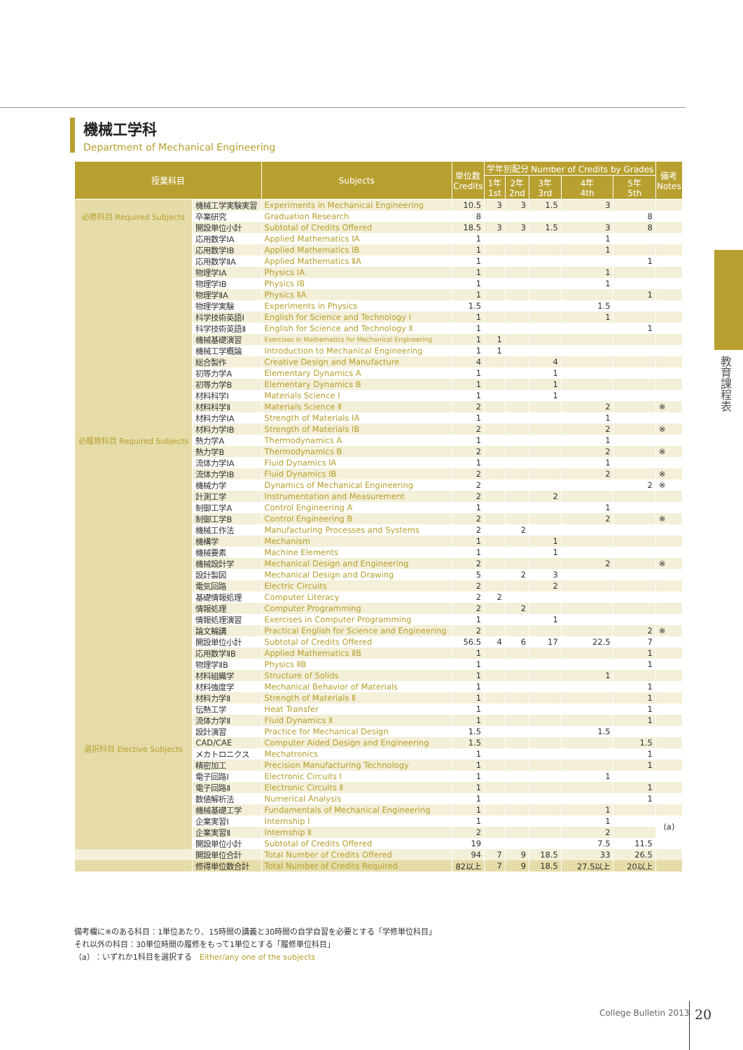機械工学科
Department of Mechanical Engineering
| 授業科目 | | Subjects | 単位数 Credits | 学年別配分 Number of Credits by Grades | | | | | 備考 Notes |
| --- | --- | --- | --- | --- | --- | --- | --- | --- | --- |
| | | | | 1年 1st | 2年 2nd | 3年 3rd | 4年 4th | 5年 5th | |
| 必修科目 Required Subjects | 機械工学実験実習 | Experiments in Mechanical Engineering | 10.5 | 3 | 3 | 1.5 | 3 | | |
| | 卒業研究 | Graduation Research | 8 | | | | | 8 | |
| | 開設単位小計 | Subtotal of Credits Offered | 18.5 | 3 | 3 | 1.5 | 3 | 8 | |
| 必履修科目 Required Subjects | 応用数学IA | Applied Mathematics IA | 1 | | | | 1 | | |
| | 応用数学IB | Applied Mathematics IB | 1 | | | | 1 | | |
| | 応用数学ⅡA | Applied Mathematics ⅡA | 1 | | | | | 1 | |
| | 物理学IA | Physics IA | 1 | | | | 1 | | |
| | 物理学IB | Physics IB | 1 | | | | 1 | | |
| | 物理学ⅡA | Physics ⅡA | 1 | | | | | 1 | |
| | 物理学実験 | Experiments in Physics | 1.5 | | | | 1.5 | | |
| | 科学技術英語Ⅰ | English for Science and Technology Ⅰ | 1 | | | | 1 | | |
| | 科学技術英語Ⅱ | English for Science and Technology Ⅱ | 1 | | | | | 1 | |
| | 機械基礎演習 | Exercises in Mathematics for Mechanical Engineering | 1 | 1 | | | | | |
| | 機械工学概論 | Introduction to Mechanical Engineering | 1 | 1 | | | | | |
| | 総合製作 | Creative Design and Manufacture | 4 | | | 4 | | | |
| | 初等力学A | Elementary Dynamics A | 1 | | | 1 | | | |
| | 初等力学B | Elementary Dynamics B | 1 | | | 1 | | | |
| | 材料科学Ⅰ | Materials Science Ⅰ | 1 | | | 1 | | | |
| | 材料科学Ⅱ | Materials Science Ⅱ | 2 | | | | 2 | | ※ |
| | 材料力学IA | Strength of Materials IA | 1 | | | | 1 | | |
| | 材料力学IB | Strength of Materials IB | 2 | | | | 2 | | ※ |
| | 熱力学A | Thermodynamics A | 1 | | | | 1 | | |
| | 熱力学B | Thermodynamics B | 2 | | | | 2 | | ※ |
| | 流体力学IA | Fluid Dynamics IA | 1 | | | | 1 | | |
| | 流体力学IB | Fluid Dynamics IB | 2 | | | | 2 | | ※ |
| | 機械力学 | Dynamics of Mechanical Engineering | 2 | | | | | 2 | ※ |
| | 計測工学 | Instrumentation and Measurement | 2 | | | 2 | | | |
| | 制御工学A | Control Engineering A | 1 | | | | 1 | | |
| | 制御工学B | Control Engineering B | 2 | | | | 2 | | ※ |
| | 機械工作法 | Manufacturing Processes and Systems | 2 | | 2 | | | | |
| | 機構学 | Mechanism | 1 | | | 1 | | | |
| | 機械要素 | Machine Elements | 1 | | | 1 | | | |
| | 機械設計学 | Mechanical Design and Engineering | 2 | | | | 2 | | ※ |
| | 設計製図 | Mechanical Design and Drawing | 5 | | 2 | 3 | | | |
| | 電気回路 | Electric Circuits | 2 | | | 2 | | | |
| | 基礎情報処理 | Computer Literacy | 2 | 2 | | | | | |
| | 情報処理 | Computer Programming | 2 | | 2 | | | | |
| | 情報処理演習 | Exercises in Computer Programming | 1 | | | 1 | | | |
| | 論文輪講 | Practical English for Science and Engineering | 2 | | | | | 2 | ※ |
| | 開設単位小計 | Subtotal of Credits Offered | 56.5 | 4 | 6 | 17 | 22.5 | 7 | |
| 選択科目 Elective Subjects | 応用数学ⅡB | Applied Mathematics ⅡB | 1 | | | | | 1 | |
| | 物理学ⅡB | Physics ⅡB | 1 | | | | | 1 | |
| | 材料組織学 | Structure of Solids | 1 | | | | 1 | | |
| | 材料強度学 | Mechanical Behavior of Materials | 1 | | | | | 1 | |
| | 材料力学Ⅱ | Strength of Materials Ⅱ | 1 | | | | | 1 | |
| | 伝熱工学 | Heat Transfer | 1 | | | | | 1 | |
| | 流体力学Ⅱ | Fluid Dynamics Ⅱ | 1 | | | | | 1 | |
| | 設計演習 | Practice for Mechanical Design | 1.5 | | | | 1.5 | | |
| | CAD/CAE | Computer Aided Design and Engineering | 1.5 | | | | | 1.5 | |
| | メカトロニクス | Mechatronics | 1 | | | | | 1 | |
| | 精密加工 | Precision Manufacturing Technology | 1 | | | | | 1 | |
| | 電子回路Ⅰ | Electronic Circuits Ⅰ | 1 | | | | 1 | | |
| | 電子回路Ⅱ | Electronic Circuits Ⅱ | 1 | | | | | 1 | |
| | 数値解析法 | Numerical Analysis | 1 | | | | | 1 | |
| | 機械基礎工学 | Fundamentals of Mechanical Engineering | 1 | | | | 1 | | |
| | 企業実習Ⅰ | Internship Ⅰ | 1 | | | | 1 | | (a) |
| | 企業実習Ⅱ | Internship Ⅱ | 2 | | | | 2 | | |
| | 開設単位小計 | Subtotal of Credits Offered | 19 | | | | 7.5 | 11.5 | |
| | 開設単位合計 | Total Number of Credits Offered | 94 | 7 | 9 | 18.5 | 33 | 26.5 | |
| | 修得単位数合計 | Total Number of Credits Required | 82以上 | 7 | 9 | 18.5 | 27.5以上 | 20以上 | |
備考欄に※のある科目：1単位あたり、15時間の講義と30時間の自学自習を必要とする「学修単位科目」
それ以外の科目：30単位時間の履修をもって1単位とする「履修単位科目」
（a）：いずれか1科目を選択する　Either/any one of the subjects
教育課程表
College Bulletin 2013 20